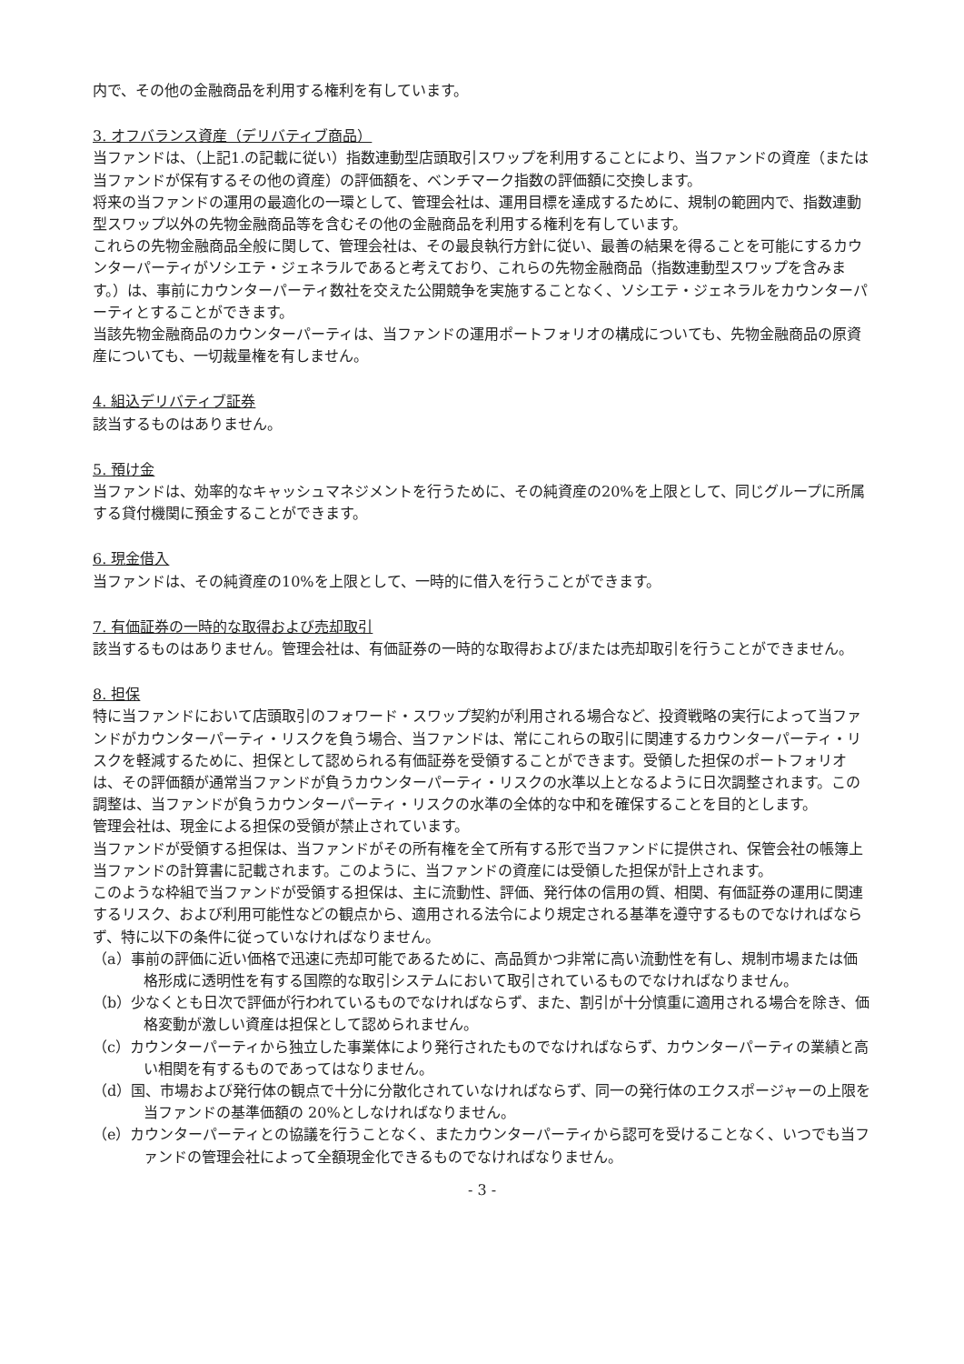内で、その他の金融商品を利用する権利を有しています。
3. オフバランス資産（デリバティブ商品）
当ファンドは、（上記1.の記載に従い）指数連動型店頭取引スワップを利用することにより、当ファンドの資産（または当ファンドが保有するその他の資産）の評価額を、ベンチマーク指数の評価額に交換します。
将来の当ファンドの運用の最適化の一環として、管理会社は、運用目標を達成するために、規制の範囲内で、指数連動型スワップ以外の先物金融商品等を含むその他の金融商品を利用する権利を有しています。
これらの先物金融商品全般に関して、管理会社は、その最良執行方針に従い、最善の結果を得ることを可能にするカウンターパーティがソシエテ・ジェネラルであると考えており、これらの先物金融商品（指数連動型スワップを含みます。）は、事前にカウンターパーティ数社を交えた公開競争を実施することなく、ソシエテ・ジェネラルをカウンターパーティとすることができます。
当該先物金融商品のカウンターパーティは、当ファンドの運用ポートフォリオの構成についても、先物金融商品の原資産についても、一切裁量権を有しません。
4. 組込デリバティブ証券
該当するものはありません。
5. 預け金
当ファンドは、効率的なキャッシュマネジメントを行うために、その純資産の20%を上限として、同じグループに所属する貸付機関に預金することができます。
6. 現金借入
当ファンドは、その純資産の10%を上限として、一時的に借入を行うことができます。
7. 有価証券の一時的な取得および売却取引
該当するものはありません。管理会社は、有価証券の一時的な取得および/または売却取引を行うことができません。
8. 担保
特に当ファンドにおいて店頭取引のフォワード・スワップ契約が利用される場合など、投資戦略の実行によって当ファンドがカウンターパーティ・リスクを負う場合、当ファンドは、常にこれらの取引に関連するカウンターパーティ・リスクを軽減するために、担保として認められる有価証券を受領することができます。受領した担保のポートフォリオは、その評価額が通常当ファンドが負うカウンターパーティ・リスクの水準以上となるように日次調整されます。この調整は、当ファンドが負うカウンターパーティ・リスクの水準の全体的な中和を確保することを目的とします。
管理会社は、現金による担保の受領が禁止されています。
当ファンドが受領する担保は、当ファンドがその所有権を全て所有する形で当ファンドに提供され、保管会社の帳簿上当ファンドの計算書に記載されます。このように、当ファンドの資産には受領した担保が計上されます。
このような枠組で当ファンドが受領する担保は、主に流動性、評価、発行体の信用の質、相関、有価証券の運用に関連するリスク、および利用可能性などの観点から、適用される法令により規定される基準を遵守するものでなければならず、特に以下の条件に従っていなければなりません。
（a）事前の評価に近い価格で迅速に売却可能であるために、高品質かつ非常に高い流動性を有し、規制市場または価格形成に透明性を有する国際的な取引システムにおいて取引されているものでなければなりません。
（b）少なくとも日次で評価が行われているものでなければならず、また、割引が十分慎重に適用される場合を除き、価格変動が激しい資産は担保として認められません。
（c）カウンターパーティから独立した事業体により発行されたものでなければならず、カウンターパーティの業績と高い相関を有するものであってはなりません。
（d）国、市場および発行体の観点で十分に分散化されていなければならず、同一の発行体のエクスポージャーの上限を当ファンドの基準価額の 20%としなければなりません。
（e）カウンターパーティとの協議を行うことなく、またカウンターパーティから認可を受けることなく、いつでも当ファンドの管理会社によって全額現金化できるものでなければなりません。
- 3 -